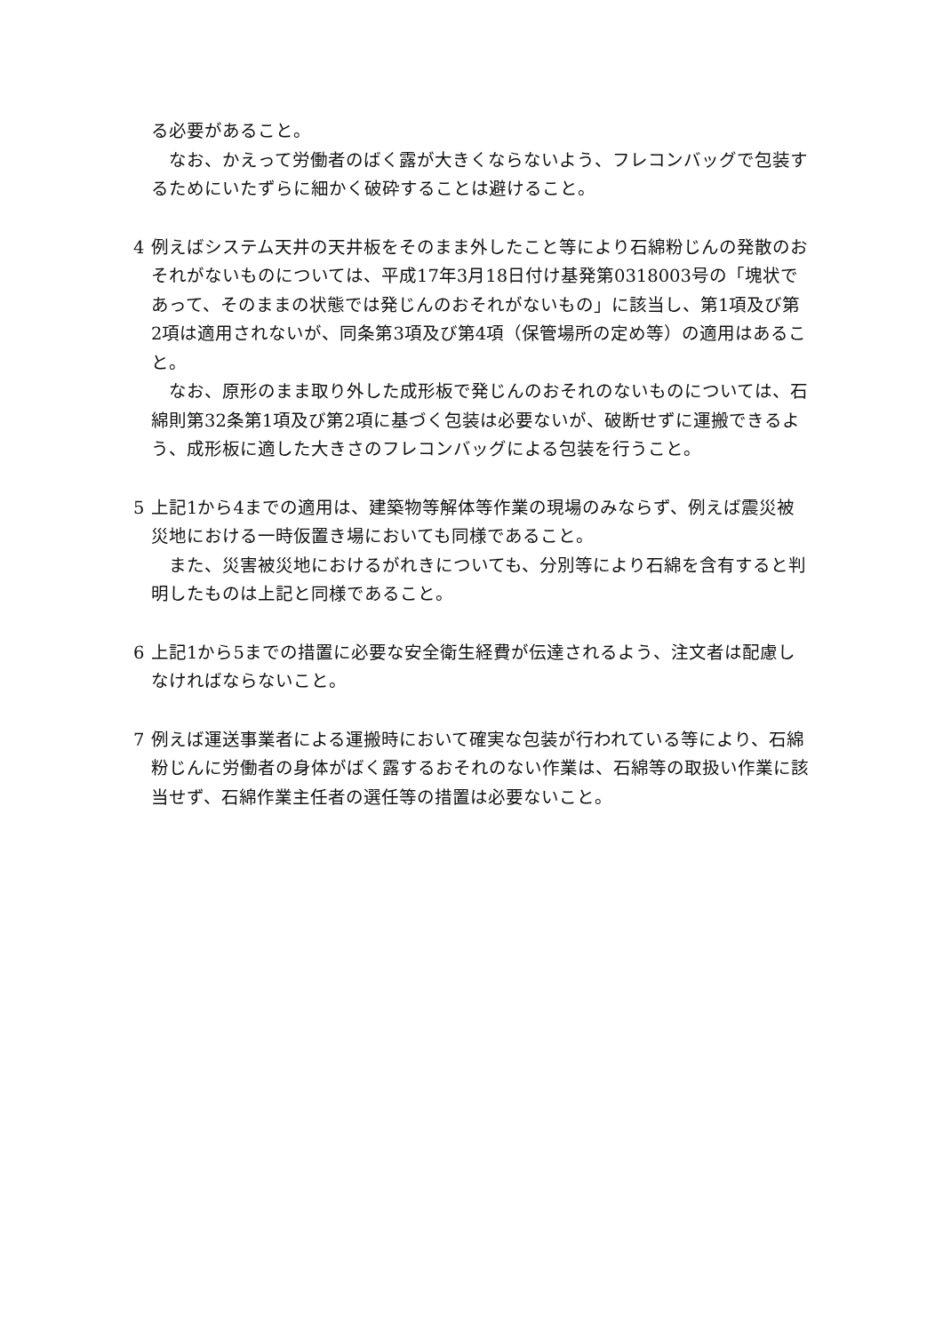る必要があること。
なお、かえって労働者のばく露が大きくならないよう、フレコンバッグで包装するためにいたずらに細かく破砕することは避けること。
4 例えばシステム天井の天井板をそのまま外したこと等により石綿粉じんの発散のおそれがないものについては、平成17年3月18日付け基発第0318003号の「塊状であって、そのままの状態では発じんのおそれがないもの」に該当し、第1項及び第2項は適用されないが、同条第3項及び第4項（保管場所の定め等）の適用はあること。
なお、原形のまま取り外した成形板で発じんのおそれのないものについては、石綿則第32条第1項及び第2項に基づく包装は必要ないが、破断せずに運搬できるよう、成形板に適した大きさのフレコンバッグによる包装を行うこと。
5 上記1から4までの適用は、建築物等解体等作業の現場のみならず、例えば震災被災地における一時仮置き場においても同様であること。
また、災害被災地におけるがれきについても、分別等により石綿を含有すると判明したものは上記と同様であること。
6 上記1から5までの措置に必要な安全衛生経費が伝達されるよう、注文者は配慮しなければならないこと。
7 例えば運送事業者による運搬時において確実な包装が行われている等により、石綿粉じんに労働者の身体がばく露するおそれのない作業は、石綿等の取扱い作業に該当せず、石綿作業主任者の選任等の措置は必要ないこと。